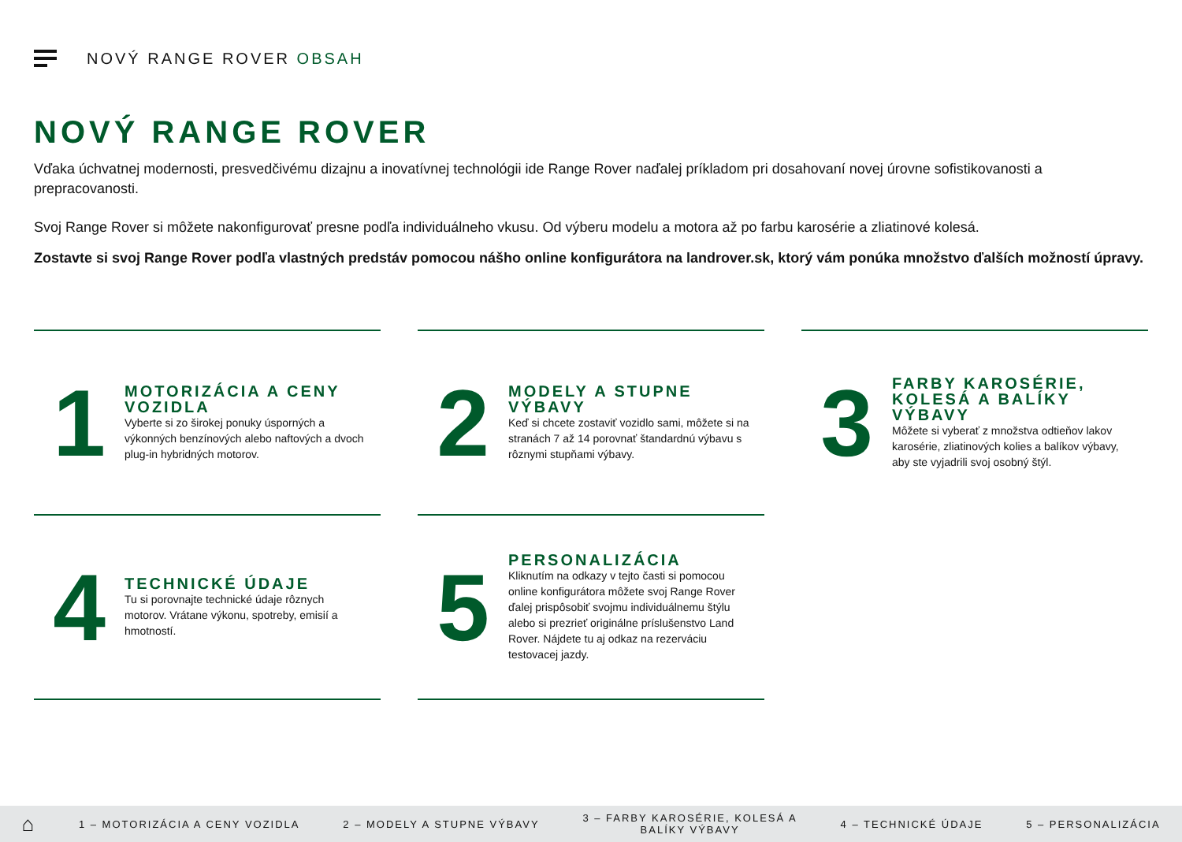NOVÝ RANGE ROVER OBSAH
NOVÝ RANGE ROVER
Vďaka úchvatnej modernosti, presvedčivému dizajnu a inovatívnej technológii ide Range Rover naďalej príkladom pri dosahovaní novej úrovne sofistikovanosti a prepracovanosti.
Svoj Range Rover si môžete nakonfigurovať presne podľa individuálneho vkusu. Od výberu modelu a motora až po farbu karosérie a zliatinové kolesá.
Zostavte si svoj Range Rover podľa vlastných predstáv pomocou nášho online konfigurátora na landrover.sk, ktorý vám ponúka množstvo ďalších možností úpravy.
1
MOTORIZÁCIA A CENY VOZIDLA
Vyberte si zo širokej ponuky úsporných a výkonných benzínových alebo naftových a dvoch plug-in hybridných motorov.
2
MODELY A STUPNE VÝBAVY
Keď si chcete zostaviť vozidlo sami, môžete si na stranách 7 až 14 porovnať štandardnú výbavu s rôznymi stupňami výbavy.
3
FARBY KAROSÉRIE, KOLESÁ A BALÍKY VÝBAVY
Môžete si vyberať z množstva odtieňov lakov karosérie, zliatinových kolies a balíkov výbavy, aby ste vyjadrili svoj osobný štýl.
4
TECHNICKÉ ÚDAJE
Tu si porovnajte technické údaje rôznych motorov. Vrátane výkonu, spotreby, emisií a hmotností.
5
PERSONALIZÁCIA
Kliknutím na odkazy v tejto časti si pomocou online konfigurátora môžete svoj Range Rover ďalej prispôsobiť svojmu individuálnemu štýlu alebo si prezrieť originálne príslušenstvo Land Rover. Nájdete tu aj odkaz na rezerváciu testovacej jazdy.
⌂ 1 – MOTORIZÁCIA A CENY VOZIDLA 2 – MODELY A STUPNE VÝBAVY 3 – FARBY KAROSÉRIE, KOLESÁ A
BALÍKY VÝBAVY 4 – TECHNICKÉ ÚDAJE 5 – PERSONALIZÁCIA